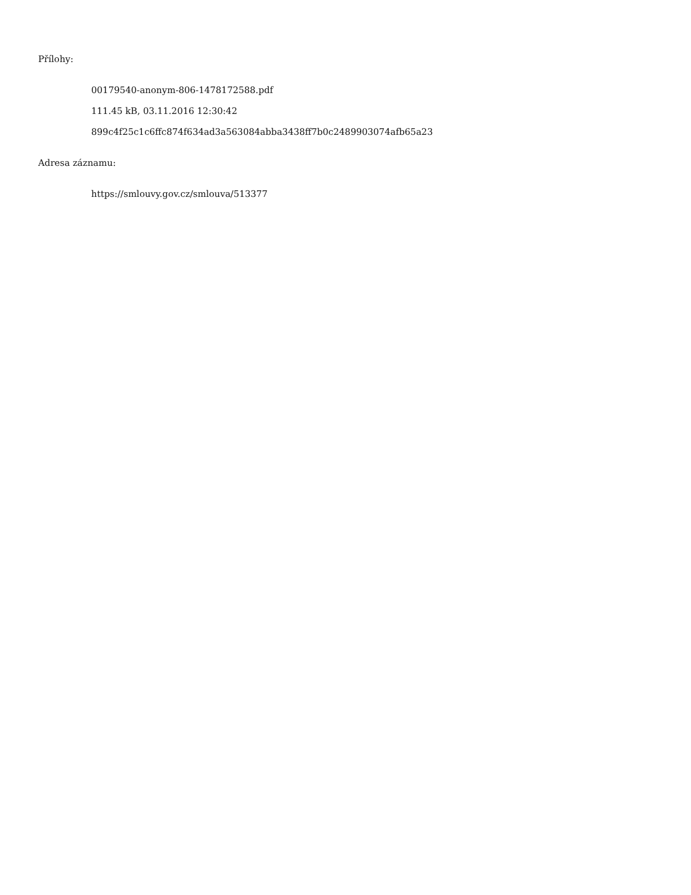Přílohy:
00179540-anonym-806-1478172588.pdf
111.45 kB, 03.11.2016 12:30:42
899c4f25c1c6ffc874f634ad3a563084abba3438ff7b0c2489903074afb65a23
Adresa záznamu:
https://smlouvy.gov.cz/smlouva/513377